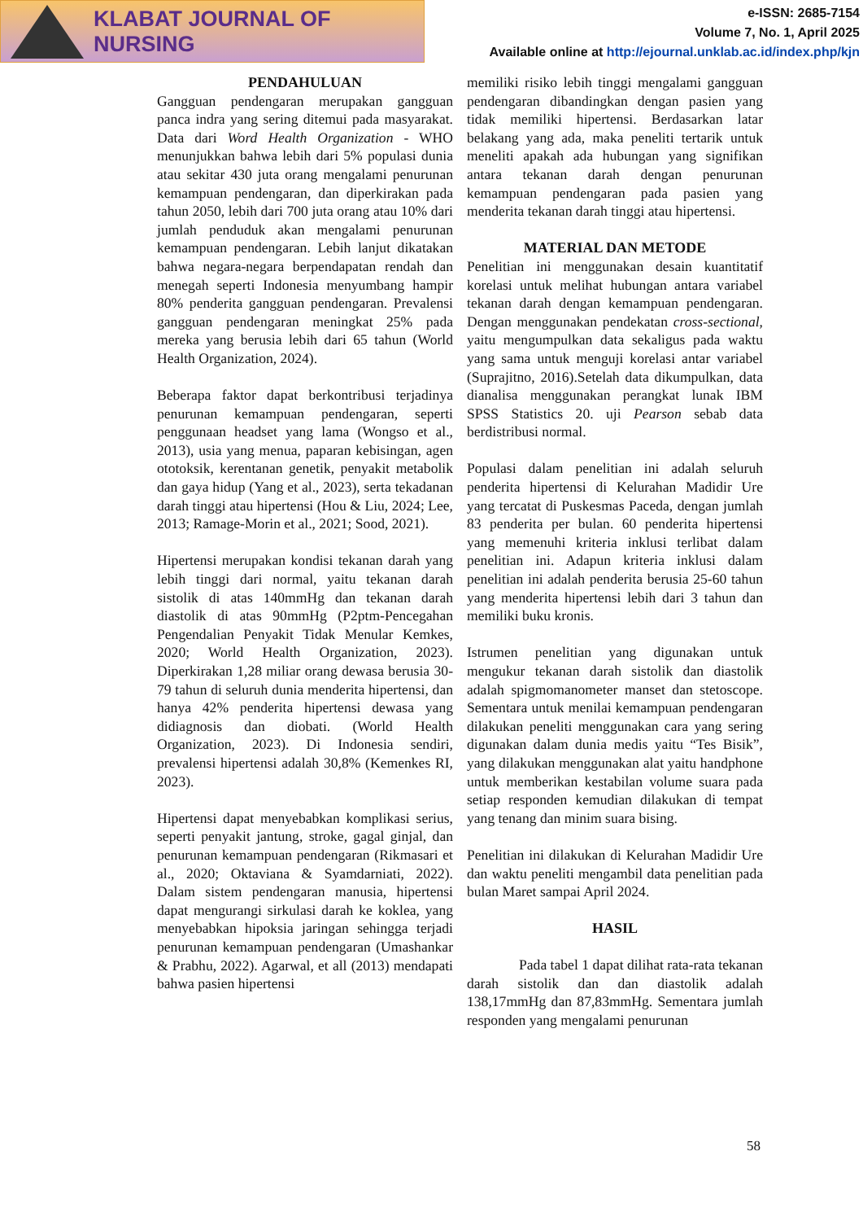KLABAT JOURNAL OF NURSING
e-ISSN: 2685-7154
Volume 7, No. 1, April 2025
Available online at http://ejournal.unklab.ac.id/index.php/kjn
PENDAHULUAN
Gangguan pendengaran merupakan gangguan panca indra yang sering ditemui pada masyarakat. Data dari Word Health Organization - WHO menunjukkan bahwa lebih dari 5% populasi dunia atau sekitar 430 juta orang mengalami penurunan kemampuan pendengaran, dan diperkirakan pada tahun 2050, lebih dari 700 juta orang atau 10% dari jumlah penduduk akan mengalami penurunan kemampuan pendengaran. Lebih lanjut dikatakan bahwa negara-negara berpendapatan rendah dan menegah seperti Indonesia menyumbang hampir 80% penderita gangguan pendengaran. Prevalensi gangguan pendengaran meningkat 25% pada mereka yang berusia lebih dari 65 tahun (World Health Organization, 2024).
Beberapa faktor dapat berkontribusi terjadinya penurunan kemampuan pendengaran, seperti penggunaan headset yang lama (Wongso et al., 2013), usia yang menua, paparan kebisingan, agen ototoksik, kerentanan genetik, penyakit metabolik dan gaya hidup (Yang et al., 2023), serta tekadanan darah tinggi atau hipertensi (Hou & Liu, 2024; Lee, 2013; Ramage-Morin et al., 2021; Sood, 2021).
Hipertensi merupakan kondisi tekanan darah yang lebih tinggi dari normal, yaitu tekanan darah sistolik di atas 140mmHg dan tekanan darah diastolik di atas 90mmHg (P2ptm-Pencegahan Pengendalian Penyakit Tidak Menular Kemkes, 2020; World Health Organization, 2023). Diperkirakan 1,28 miliar orang dewasa berusia 30-79 tahun di seluruh dunia menderita hipertensi, dan hanya 42% penderita hipertensi dewasa yang didiagnosis dan diobati. (World Health Organization, 2023). Di Indonesia sendiri, prevalensi hipertensi adalah 30,8% (Kemenkes RI, 2023).
Hipertensi dapat menyebabkan komplikasi serius, seperti penyakit jantung, stroke, gagal ginjal, dan penurunan kemampuan pendengaran (Rikmasari et al., 2020; Oktaviana & Syamdarniati, 2022). Dalam sistem pendengaran manusia, hipertensi dapat mengurangi sirkulasi darah ke koklea, yang menyebabkan hipoksia jaringan sehingga terjadi penurunan kemampuan pendengaran (Umashankar & Prabhu, 2022). Agarwal, et all (2013) mendapati bahwa pasien hipertensi
memiliki risiko lebih tinggi mengalami gangguan pendengaran dibandingkan dengan pasien yang tidak memiliki hipertensi. Berdasarkan latar belakang yang ada, maka peneliti tertarik untuk meneliti apakah ada hubungan yang signifikan antara tekanan darah dengan penurunan kemampuan pendengaran pada pasien yang menderita tekanan darah tinggi atau hipertensi.
MATERIAL DAN METODE
Penelitian ini menggunakan desain kuantitatif korelasi untuk melihat hubungan antara variabel tekanan darah dengan kemampuan pendengaran. Dengan menggunakan pendekatan cross-sectional, yaitu mengumpulkan data sekaligus pada waktu yang sama untuk menguji korelasi antar variabel (Suprajitno, 2016).Setelah data dikumpulkan, data dianalisa menggunakan perangkat lunak IBM SPSS Statistics 20. uji Pearson sebab data berdistribusi normal.
Populasi dalam penelitian ini adalah seluruh penderita hipertensi di Kelurahan Madidir Ure yang tercatat di Puskesmas Paceda, dengan jumlah 83 penderita per bulan. 60 penderita hipertensi yang memenuhi kriteria inklusi terlibat dalam penelitian ini. Adapun kriteria inklusi dalam penelitian ini adalah penderita berusia 25-60 tahun yang menderita hipertensi lebih dari 3 tahun dan memiliki buku kronis.
Istrumen penelitian yang digunakan untuk mengukur tekanan darah sistolik dan diastolik adalah spigmomanometer manset dan stetoscope. Sementara untuk menilai kemampuan pendengaran dilakukan peneliti menggunakan cara yang sering digunakan dalam dunia medis yaitu “Tes Bisik”, yang dilakukan menggunakan alat yaitu handphone untuk memberikan kestabilan volume suara pada setiap responden kemudian dilakukan di tempat yang tenang dan minim suara bising.
Penelitian ini dilakukan di Kelurahan Madidir Ure dan waktu peneliti mengambil data penelitian pada bulan Maret sampai April 2024.
HASIL
Pada tabel 1 dapat dilihat rata-rata tekanan darah sistolik dan dan diastolik adalah 138,17mmHg dan 87,83mmHg. Sementara jumlah responden yang mengalami penurunan
58